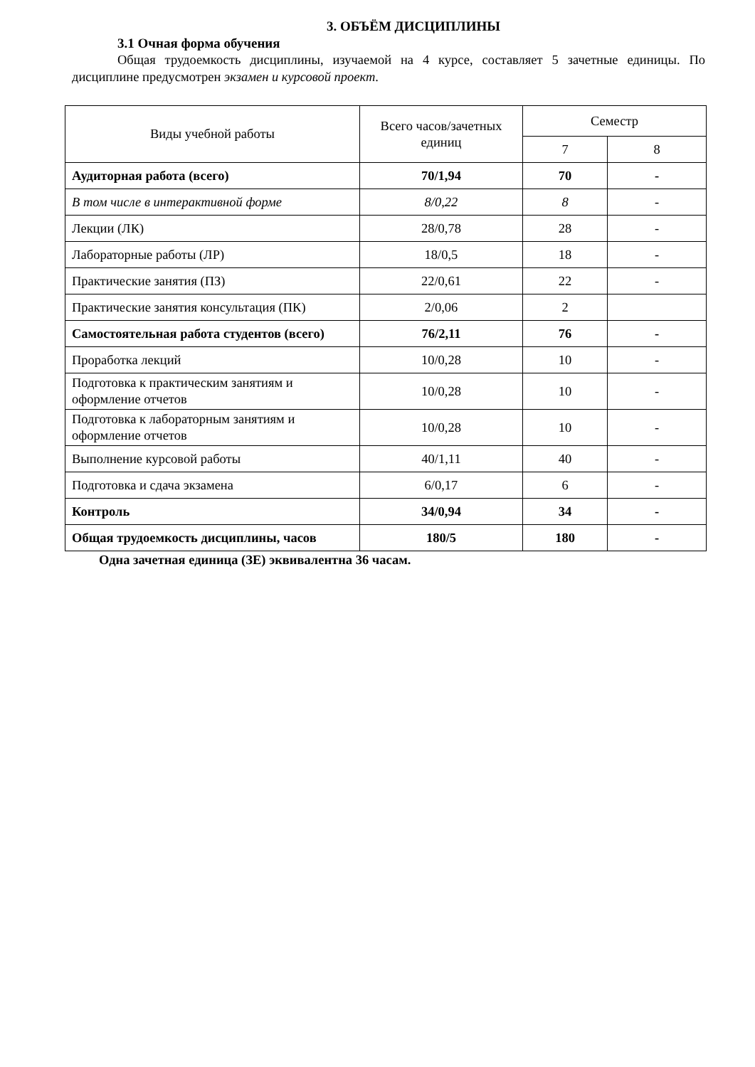3. ОБЪЁМ ДИСЦИПЛИНЫ
3.1 Очная форма обучения
Общая трудоемкость дисциплины, изучаемой на 4 курсе, составляет 5 зачетные единицы. По дисциплине предусмотрен экзамен и курсовой проект.
| Виды учебной работы | Всего часов/зачетных единиц | Семестр | |
| --- | --- | --- | --- |
| | | 7 | 8 |
| Аудиторная работа (всего) | 70/1,94 | 70 | - |
| В том числе в интерактивной форме | 8/0,22 | 8 | - |
| Лекции (ЛК) | 28/0,78 | 28 | - |
| Лабораторные работы (ЛР) | 18/0,5 | 18 | - |
| Практические занятия (ПЗ) | 22/0,61 | 22 | - |
| Практические занятия консультация (ПК) | 2/0,06 | 2 | |
| Самостоятельная работа студентов (всего) | 76/2,11 | 76 | - |
| Проработка лекций | 10/0,28 | 10 | - |
| Подготовка к практическим занятиям и оформление отчетов | 10/0,28 | 10 | - |
| Подготовка к лабораторным занятиям и оформление отчетов | 10/0,28 | 10 | - |
| Выполнение курсовой работы | 40/1,11 | 40 | - |
| Подготовка и сдача экзамена | 6/0,17 | 6 | - |
| Контроль | 34/0,94 | 34 | - |
| Общая трудоемкость дисциплины, часов | 180/5 | 180 | - |
Одна зачетная единица (ЗЕ) эквивалентна 36 часам.